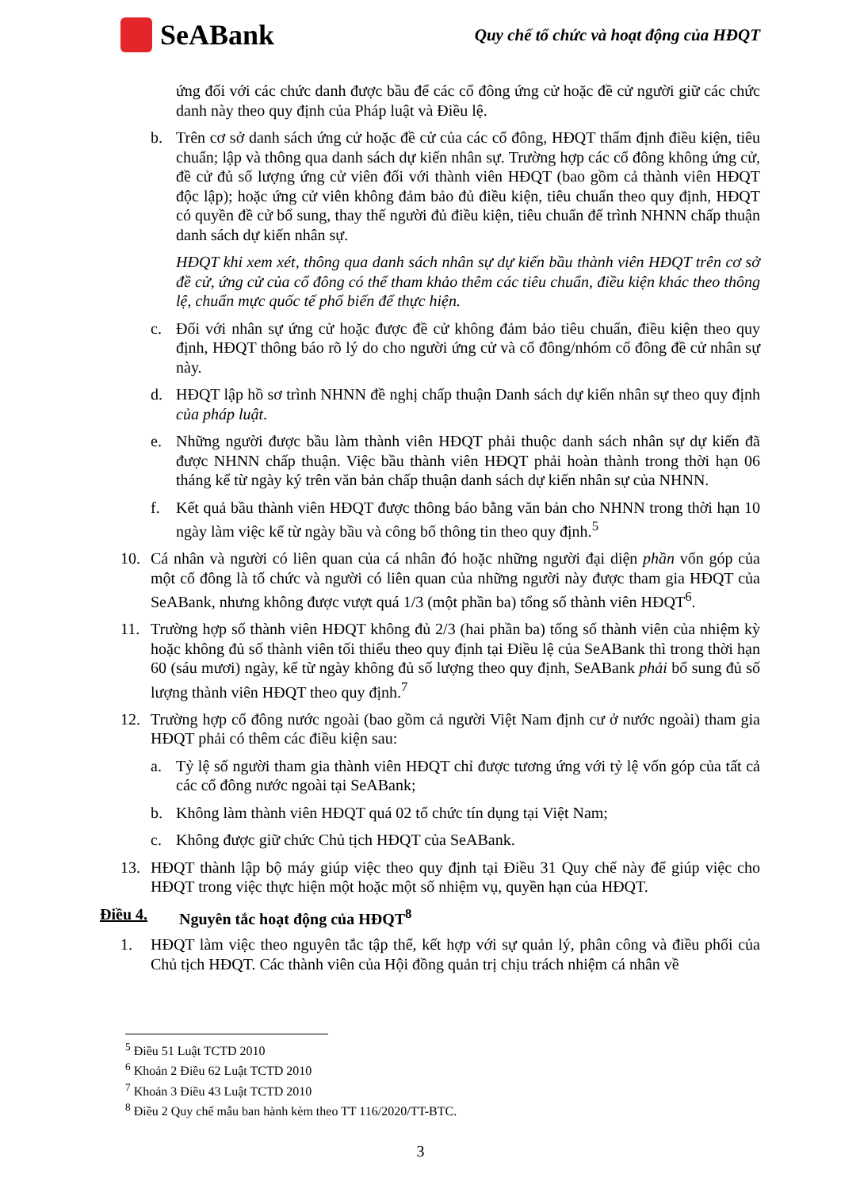SeABank
Quy chế tổ chức và hoạt động của HĐQT
ứng đối với các chức danh được bầu để các cổ đông ứng cử hoặc đề cử người giữ các chức danh này theo quy định của Pháp luật và Điều lệ.
b. Trên cơ sở danh sách ứng cử hoặc đề cử của các cổ đông, HĐQT thẩm định điều kiện, tiêu chuẩn; lập và thông qua danh sách dự kiến nhân sự. Trường hợp các cổ đông không ứng cử, đề cử đủ số lượng ứng cử viên đối với thành viên HĐQT (bao gồm cả thành viên HĐQT độc lập); hoặc ứng cử viên không đảm bảo đủ điều kiện, tiêu chuẩn theo quy định, HĐQT có quyền đề cử bổ sung, thay thế người đủ điều kiện, tiêu chuẩn để trình NHNN chấp thuận danh sách dự kiến nhân sự.
HĐQT khi xem xét, thông qua danh sách nhân sự dự kiến bầu thành viên HĐQT trên cơ sở đề cử, ứng cử của cổ đông có thể tham khảo thêm các tiêu chuẩn, điều kiện khác theo thông lệ, chuẩn mực quốc tế phổ biến để thực hiện.
c. Đối với nhân sự ứng cử hoặc được đề cử không đảm bảo tiêu chuẩn, điều kiện theo quy định, HĐQT thông báo rõ lý do cho người ứng cử và cổ đông/nhóm cổ đông đề cử nhân sự này.
d. HĐQT lập hồ sơ trình NHNN đề nghị chấp thuận Danh sách dự kiến nhân sự theo quy định của pháp luật.
e. Những người được bầu làm thành viên HĐQT phải thuộc danh sách nhân sự dự kiến đã được NHNN chấp thuận. Việc bầu thành viên HĐQT phải hoàn thành trong thời hạn 06 tháng kể từ ngày ký trên văn bản chấp thuận danh sách dự kiến nhân sự của NHNN.
f. Kết quả bầu thành viên HĐQT được thông báo bằng văn bản cho NHNN trong thời hạn 10 ngày làm việc kể từ ngày bầu và công bố thông tin theo quy định.<sup>5</sup>
10. Cá nhân và người có liên quan của cá nhân đó hoặc những người đại diện phần vốn góp của một cổ đông là tổ chức và người có liên quan của những người này được tham gia HĐQT của SeABank, nhưng không được vượt quá 1/3 (một phần ba) tổng số thành viên HĐQT<sup>6</sup>.
11. Trường hợp số thành viên HĐQT không đủ 2/3 (hai phần ba) tổng số thành viên của nhiệm kỳ hoặc không đủ số thành viên tối thiểu theo quy định tại Điều lệ của SeABank thì trong thời hạn 60 (sáu mươi) ngày, kể từ ngày không đủ số lượng theo quy định, SeABank phải bổ sung đủ số lượng thành viên HĐQT theo quy định.<sup>7</sup>
12. Trường hợp cổ đông nước ngoài (bao gồm cả người Việt Nam định cư ở nước ngoài) tham gia HĐQT phải có thêm các điều kiện sau:
a. Tỷ lệ số người tham gia thành viên HĐQT chỉ được tương ứng với tỷ lệ vốn góp của tất cả các cổ đông nước ngoài tại SeABank;
b. Không làm thành viên HĐQT quá 02 tổ chức tín dụng tại Việt Nam;
c. Không được giữ chức Chủ tịch HĐQT của SeABank.
13. HĐQT thành lập bộ máy giúp việc theo quy định tại Điều 31 Quy chế này để giúp việc cho HĐQT trong việc thực hiện một hoặc một số nhiệm vụ, quyền hạn của HĐQT.
Điều 4. Nguyên tắc hoạt động của HĐQT<sup>8</sup>
1. HĐQT làm việc theo nguyên tắc tập thể, kết hợp với sự quản lý, phân công và điều phối của Chủ tịch HĐQT. Các thành viên của Hội đồng quản trị chịu trách nhiệm cá nhân về
<sup>5</sup> Điều 51 Luật TCTD 2010
<sup>6</sup> Khoản 2 Điều 62 Luật TCTD 2010
<sup>7</sup> Khoản 3 Điều 43 Luật TCTD 2010
<sup>8</sup> Điều 2 Quy chế mẫu ban hành kèm theo TT 116/2020/TT-BTC.
3